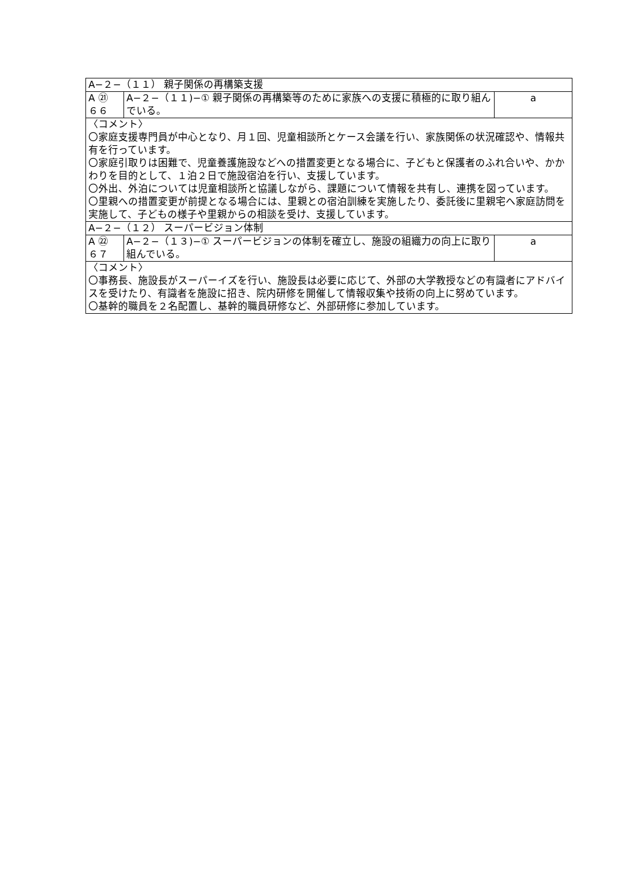| A−２−（１１） 親子関係の再構築支援 | | |
| A ㉑ ６６ | A−２−（１１)−① 親子関係の再構築等のために家族への支援に積極的に取り組んでいる。 | a |
| 〈コメント〉 〇家庭支援専門員が中心となり、月１回、児童相談所とケース会議を行い、家族関係の状況確認や、情報共有を行っています。 〇家庭引取りは困難で、児童養護施設などへの措置変更となる場合に、子どもと保護者のふれ合いや、かかわりを目的として、１泊２日で施設宿泊を行い、支援しています。 〇外出、外泊については児童相談所と協議しながら、課題について情報を共有し、連携を図っています。 〇里親への措置変更が前提となる場合には、里親との宿泊訓練を実施したり、委託後に里親宅へ家庭訪問を実施して、子どもの様子や里親からの相談を受け、支援しています。 | | |
| A−２−（１２） スーパービジョン体制 | | |
| A ㉒ ６７ | A−２−（１３)−① スーパービジョンの体制を確立し、施設の組織力の向上に取り組んでいる。 | a |
| 〈コメント〉 〇事務長、施設長がスーパーイズを行い、施設長は必要に応じて、外部の大学教授などの有識者にアドバイスを受けたり、有識者を施設に招き、院内研修を開催して情報収集や技術の向上に努めています。 〇基幹的職員を２名配置し、基幹的職員研修など、外部研修に参加しています。 | | |